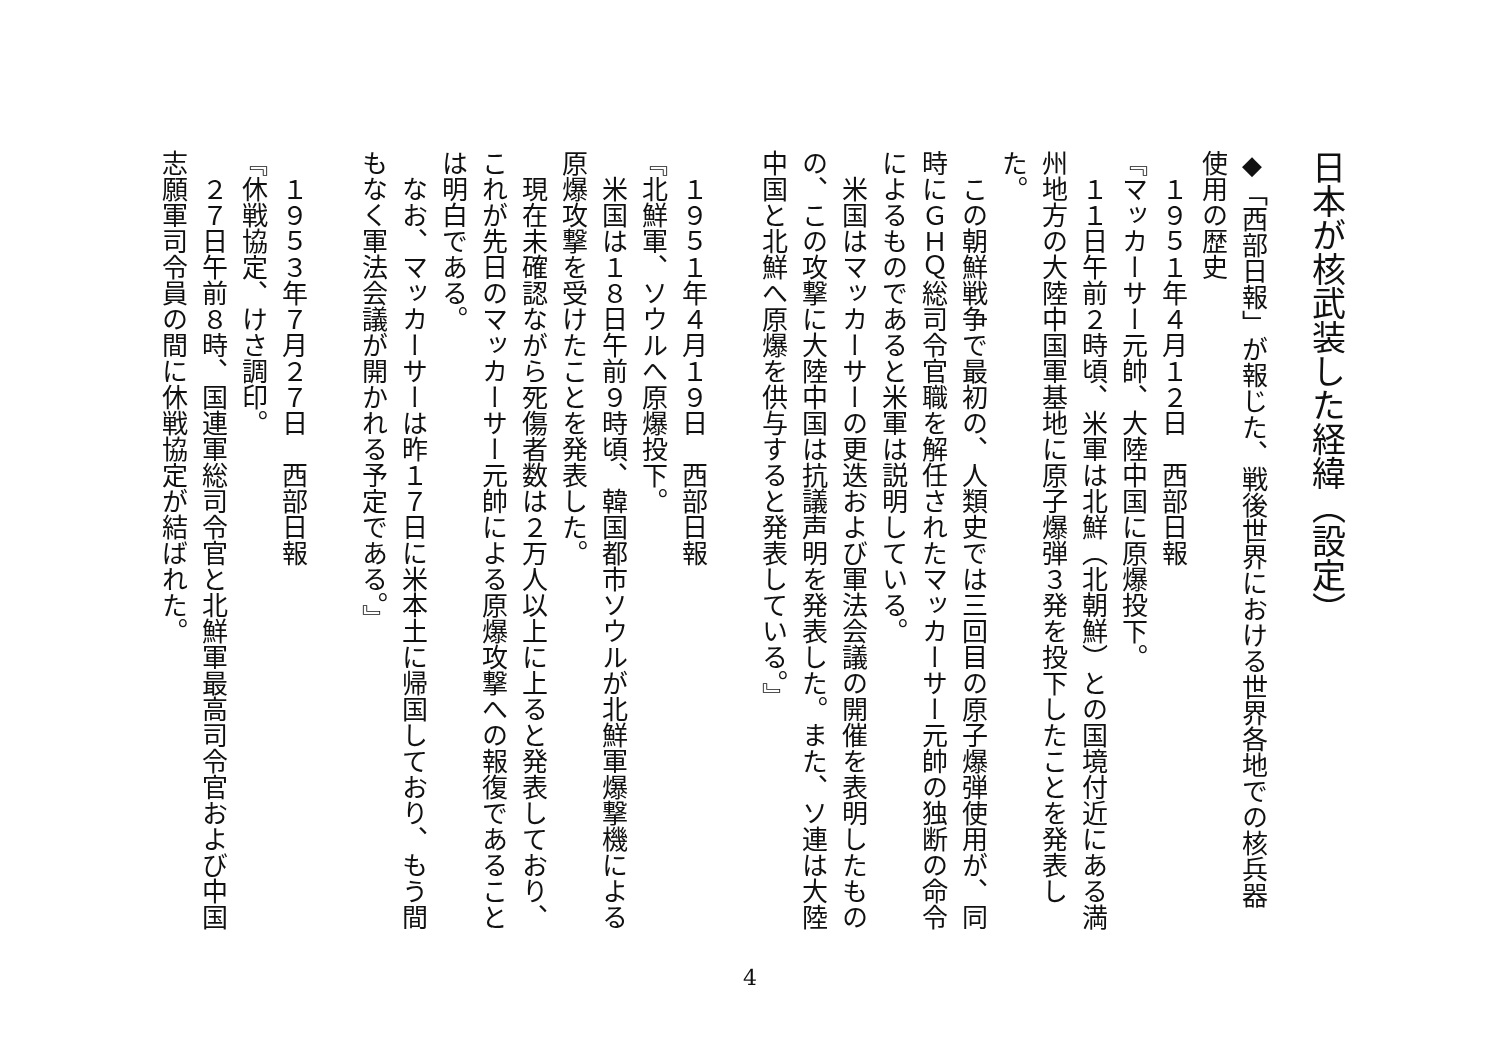日本が核武装した経緯（設定）
◆「西部日報」が報じた、戦後世界における世界各地での核兵器使用の歴史
　１９５１年４月１２日　西部日報
『マッカーサー元帥、大陸中国に原爆投下。
　１１日午前２時頃、米軍は北鮮（北朝鮮）との国境付近にある満州地方の大陸中国軍基地に原子爆弾３発を投下したことを発表した。
　この朝鮮戦争で最初の、人類史では三回目の原子爆弾使用が、同時にＧＨＱ総司令官職を解任されたマッカーサー元帥の独断の命令によるものであると米軍は説明している。
　米国はマッカーサーの更迭および軍法会議の開催を表明したものの、この攻撃に大陸中国は抗議声明を発表した。また、ソ連は大陸中国と北鮮へ原爆を供与すると発表している。』
　１９５１年４月１９日　西部日報
『北鮮軍、ソウルへ原爆投下。
　米国は１８日午前９時頃、韓国都市ソウルが北鮮軍爆撃機による原爆攻撃を受けたことを発表した。
　現在未確認ながら死傷者数は２万人以上に上ると発表しており、これが先日のマッカーサー元帥による原爆攻撃への報復であることは明白である。
　なお、マッカーサーは昨１７日に米本土に帰国しており、もう間もなく軍法会議が開かれる予定である。』
　１９５３年７月２７日　西部日報
『休戦協定、けさ調印。
　２７日午前８時、国連軍総司令官と北鮮軍最高司令官および中国志願軍司令員の間に休戦協定が結ばれた。
4